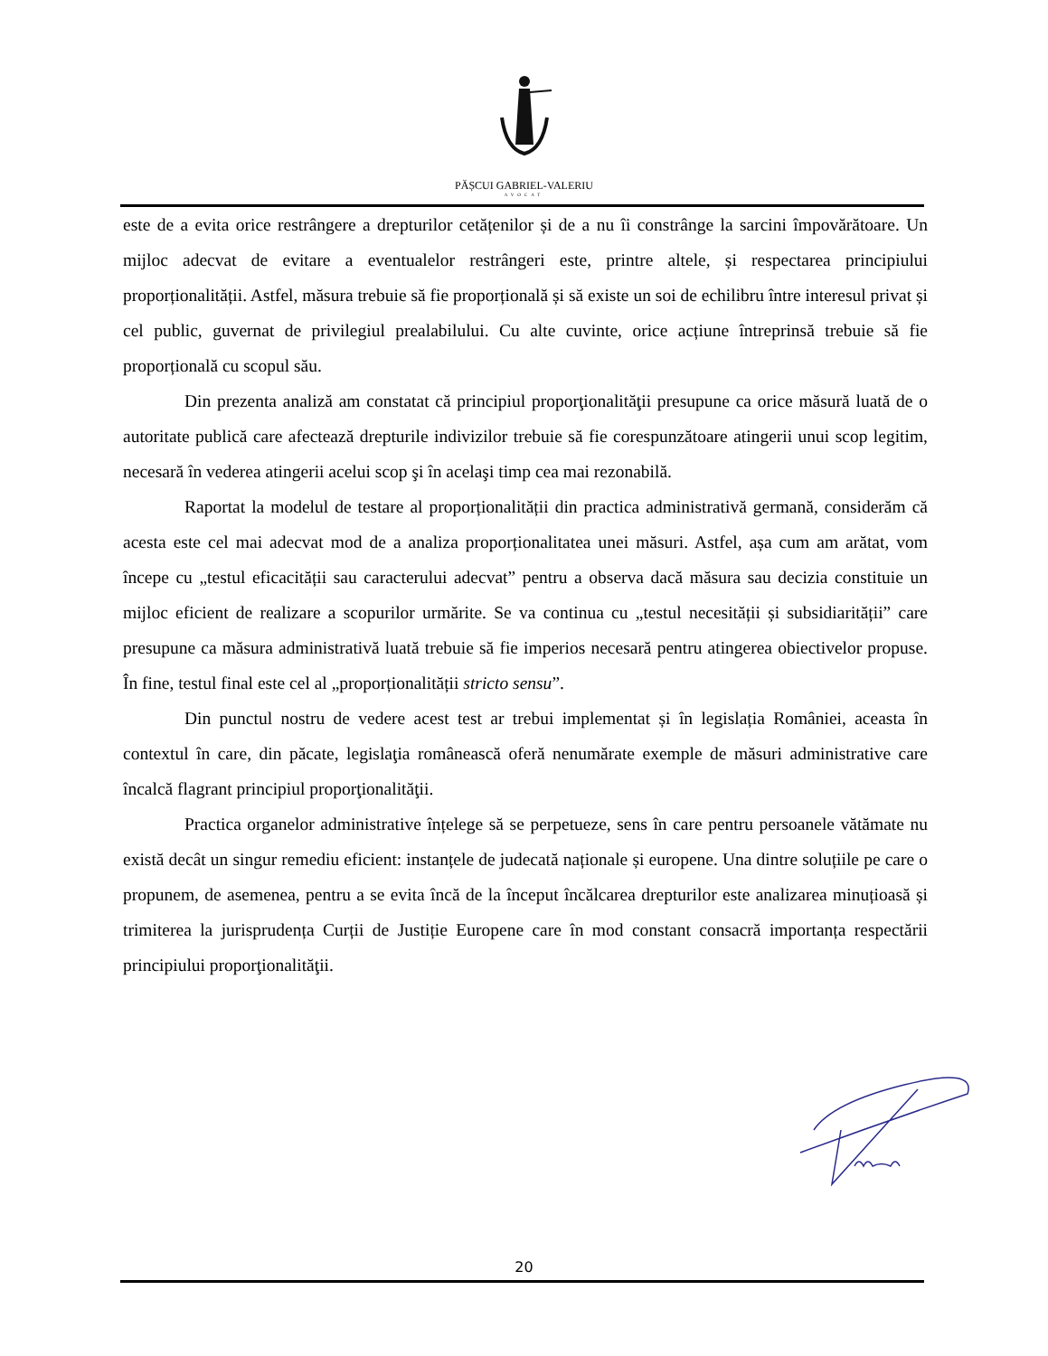PĂȘCUI GABRIEL-VALERIU
AVOCAT
este de a evita orice restrângere a drepturilor cetățenilor și de a nu îi constrânge la sarcini împovărătoare. Un mijloc adecvat de evitare a eventualelor restrângeri este, printre altele, și respectarea principiului proporționalității. Astfel, măsura trebuie să fie proporțională și să existe un soi de echilibru între interesul privat și cel public, guvernat de privilegiul prealabilului. Cu alte cuvinte, orice acțiune întreprinsă trebuie să fie proporțională cu scopul său.
Din prezenta analiză am constatat că principiul proporţionalităţii presupune ca orice măsură luată de o autoritate publică care afectează drepturile indivizilor trebuie să fie corespunzătoare atingerii unui scop legitim, necesară în vederea atingerii acelui scop şi în acelaşi timp cea mai rezonabilă.
Raportat la modelul de testare al proporționalității din practica administrativă germană, considerăm că acesta este cel mai adecvat mod de a analiza proporționalitatea unei măsuri. Astfel, așa cum am arătat, vom începe cu „testul eficacității sau caracterului adecvat” pentru a observa dacă măsura sau decizia constituie un mijloc eficient de realizare a scopurilor urmărite. Se va continua cu „testul necesității și subsidiarității” care presupune ca măsura administrativă luată trebuie să fie imperios necesară pentru atingerea obiectivelor propuse. În fine, testul final este cel al „proporționalității stricto sensu”.
Din punctul nostru de vedere acest test ar trebui implementat și în legislația României, aceasta în contextul în care, din păcate, legislaţia românească oferă nenumărate exemple de măsuri administrative care încalcă flagrant principiul proporţionalităţii.
Practica organelor administrative înțelege să se perpetueze, sens în care pentru persoanele vătămate nu există decât un singur remediu eficient: instanțele de judecată naționale și europene. Una dintre soluțiile pe care o propunem, de asemenea, pentru a se evita încă de la început încălcarea drepturilor este analizarea minuțioasă și trimiterea la jurisprudența Curții de Justiție Europene care în mod constant consacră importanța respectării principiului proporţionalităţii.
20